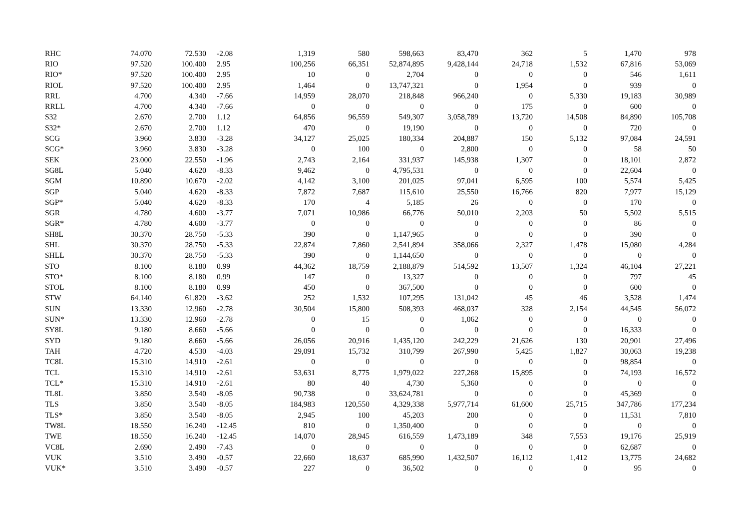| RHC | 74.070 | 72.530 | -2.08 | 1,319 | 580 | 598,663 | 83,470 | 362 | 5 | 1,470 | 978 |
| RIO | 97.520 | 100.400 | 2.95 | 100,256 | 66,351 | 52,874,895 | 9,428,144 | 24,718 | 1,532 | 67,816 | 53,069 |
| RIO* | 97.520 | 100.400 | 2.95 | 10 | 0 | 2,704 | 0 | 0 | 0 | 546 | 1,611 |
| RIOL | 97.520 | 100.400 | 2.95 | 1,464 | 0 | 13,747,321 | 0 | 1,954 | 0 | 939 | 0 |
| RRL | 4.700 | 4.340 | -7.66 | 14,959 | 28,070 | 218,848 | 966,240 | 0 | 5,330 | 19,183 | 30,989 |
| RRLL | 4.700 | 4.340 | -7.66 | 0 | 0 | 0 | 0 | 175 | 0 | 600 | 0 |
| S32 | 2.670 | 2.700 | 1.12 | 64,856 | 96,559 | 549,307 | 3,058,789 | 13,720 | 14,508 | 84,890 | 105,708 |
| S32* | 2.670 | 2.700 | 1.12 | 470 | 0 | 19,190 | 0 | 0 | 0 | 720 | 0 |
| SCG | 3.960 | 3.830 | -3.28 | 34,127 | 25,025 | 180,334 | 204,887 | 150 | 5,132 | 97,084 | 24,591 |
| SCG* | 3.960 | 3.830 | -3.28 | 0 | 100 | 0 | 2,800 | 0 | 0 | 58 | 50 |
| SEK | 23.000 | 22.550 | -1.96 | 2,743 | 2,164 | 331,937 | 145,938 | 1,307 | 0 | 18,101 | 2,872 |
| SG8L | 5.040 | 4.620 | -8.33 | 9,462 | 0 | 4,795,531 | 0 | 0 | 0 | 22,604 | 0 |
| SGM | 10.890 | 10.670 | -2.02 | 4,142 | 3,100 | 201,025 | 97,041 | 6,595 | 100 | 5,574 | 5,425 |
| SGP | 5.040 | 4.620 | -8.33 | 7,872 | 7,687 | 115,610 | 25,550 | 16,766 | 820 | 7,977 | 15,129 |
| SGP* | 5.040 | 4.620 | -8.33 | 170 | 4 | 5,185 | 26 | 0 | 0 | 170 | 0 |
| SGR | 4.780 | 4.600 | -3.77 | 7,071 | 10,986 | 66,776 | 50,010 | 2,203 | 50 | 5,502 | 5,515 |
| SGR* | 4.780 | 4.600 | -3.77 | 0 | 0 | 0 | 0 | 0 | 0 | 86 | 0 |
| SH8L | 30.370 | 28.750 | -5.33 | 390 | 0 | 1,147,965 | 0 | 0 | 0 | 390 | 0 |
| SHL | 30.370 | 28.750 | -5.33 | 22,874 | 7,860 | 2,541,894 | 358,066 | 2,327 | 1,478 | 15,080 | 4,284 |
| SHLL | 30.370 | 28.750 | -5.33 | 390 | 0 | 1,144,650 | 0 | 0 | 0 | 0 | 0 |
| STO | 8.100 | 8.180 | 0.99 | 44,362 | 18,759 | 2,188,879 | 514,592 | 13,507 | 1,324 | 46,104 | 27,221 |
| STO* | 8.100 | 8.180 | 0.99 | 147 | 0 | 13,327 | 0 | 0 | 0 | 797 | 45 |
| STOL | 8.100 | 8.180 | 0.99 | 450 | 0 | 367,500 | 0 | 0 | 0 | 600 | 0 |
| STW | 64.140 | 61.820 | -3.62 | 252 | 1,532 | 107,295 | 131,042 | 45 | 46 | 3,528 | 1,474 |
| SUN | 13.330 | 12.960 | -2.78 | 30,504 | 15,800 | 508,393 | 468,037 | 328 | 2,154 | 44,545 | 56,072 |
| SUN* | 13.330 | 12.960 | -2.78 | 0 | 15 | 0 | 1,062 | 0 | 0 | 0 | 0 |
| SY8L | 9.180 | 8.660 | -5.66 | 0 | 0 | 0 | 0 | 0 | 0 | 16,333 | 0 |
| SYD | 9.180 | 8.660 | -5.66 | 26,056 | 20,916 | 1,435,120 | 242,229 | 21,626 | 130 | 20,901 | 27,496 |
| TAH | 4.720 | 4.530 | -4.03 | 29,091 | 15,732 | 310,799 | 267,990 | 5,425 | 1,827 | 30,063 | 19,238 |
| TC8L | 15.310 | 14.910 | -2.61 | 0 | 0 | 0 | 0 | 0 | 0 | 98,854 | 0 |
| TCL | 15.310 | 14.910 | -2.61 | 53,631 | 8,775 | 1,979,022 | 227,268 | 15,895 | 0 | 74,193 | 16,572 |
| TCL* | 15.310 | 14.910 | -2.61 | 80 | 40 | 4,730 | 5,360 | 0 | 0 | 0 | 0 |
| TL8L | 3.850 | 3.540 | -8.05 | 90,738 | 0 | 33,624,781 | 0 | 0 | 0 | 45,369 | 0 |
| TLS | 3.850 | 3.540 | -8.05 | 184,983 | 120,550 | 4,329,338 | 5,977,714 | 61,600 | 25,715 | 347,786 | 177,234 |
| TLS* | 3.850 | 3.540 | -8.05 | 2,945 | 100 | 45,203 | 200 | 0 | 0 | 11,531 | 7,810 |
| TW8L | 18.550 | 16.240 | -12.45 | 810 | 0 | 1,350,400 | 0 | 0 | 0 | 0 | 0 |
| TWE | 18.550 | 16.240 | -12.45 | 14,070 | 28,945 | 616,559 | 1,473,189 | 348 | 7,553 | 19,176 | 25,919 |
| VC8L | 2.690 | 2.490 | -7.43 | 0 | 0 | 0 | 0 | 0 | 0 | 62,687 | 0 |
| VUK | 3.510 | 3.490 | -0.57 | 22,660 | 18,637 | 685,990 | 1,432,507 | 16,112 | 1,412 | 13,775 | 24,682 |
| VUK* | 3.510 | 3.490 | -0.57 | 227 | 0 | 36,502 | 0 | 0 | 0 | 95 | 0 |